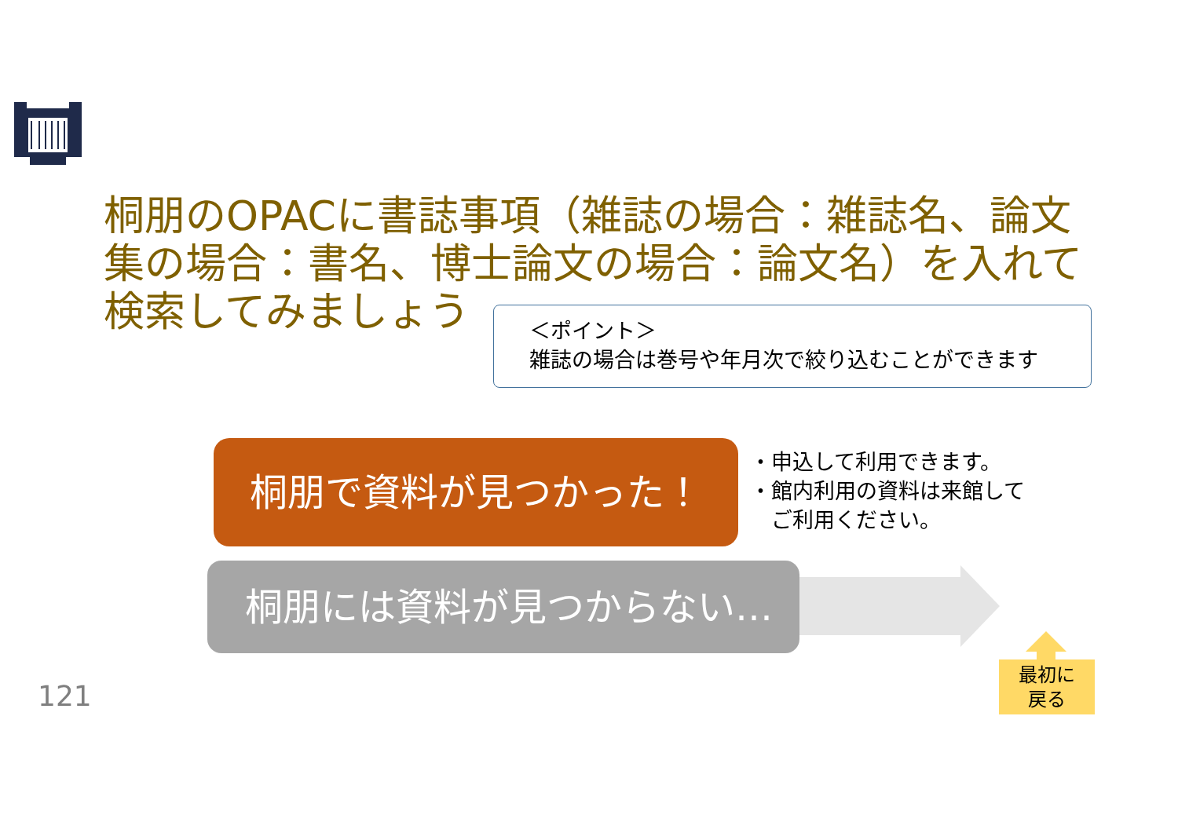桐朋のOPACに書誌事項（雑誌の場合：雑誌名、論文集の場合：書名、博士論文の場合：論文名）を入れて検索してみましょう
＜ポイント＞
雑誌の場合は巻号や年月次で絞り込むことができます
桐朋で資料が見つかった！
・申込して利用できます。
・館内利用の資料は来館して
　ご利用ください。
桐朋には資料が見つからない…
最初に
戻る
121